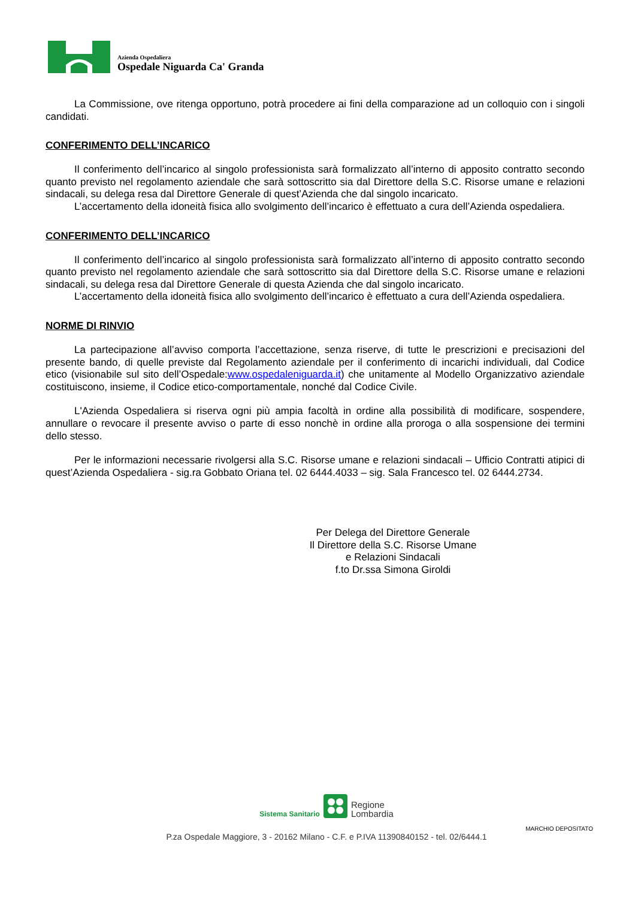Azienda Ospedaliera
Ospedale Niguarda Ca' Granda
La Commissione, ove ritenga opportuno, potrà procedere ai fini della comparazione ad un colloquio con i singoli candidati.
CONFERIMENTO DELL’INCARICO
Il conferimento dell’incarico al singolo professionista sarà formalizzato all’interno di apposito contratto secondo quanto previsto nel regolamento aziendale che sarà sottoscritto sia dal Direttore della S.C. Risorse umane e relazioni sindacali, su delega resa dal Direttore Generale di quest’Azienda che dal singolo incaricato.
L’accertamento della idoneità fisica allo svolgimento dell’incarico è effettuato a cura dell’Azienda ospedaliera.
CONFERIMENTO DELL’INCARICO
Il conferimento dell’incarico al singolo professionista sarà formalizzato all’interno di apposito contratto secondo quanto previsto nel regolamento aziendale che sarà sottoscritto sia dal Direttore della S.C. Risorse umane e relazioni sindacali, su delega resa dal Direttore Generale di questa Azienda che dal singolo incaricato.
L’accertamento della idoneità fisica allo svolgimento dell’incarico è effettuato a cura dell’Azienda ospedaliera.
NORME DI RINVIO
La partecipazione all’avviso comporta l’accettazione, senza riserve, di tutte le prescrizioni e precisazioni del presente bando, di quelle previste dal Regolamento aziendale per il conferimento di incarichi individuali, dal Codice etico (visionabile sul sito dell’Ospedale:www.ospedaleniguarda.it) che unitamente al Modello Organizzativo aziendale costituiscono, insieme, il Codice etico-comportamentale, nonché dal Codice Civile.
L'Azienda Ospedaliera si riserva ogni più ampia facoltà in ordine alla possibilità di modificare, sospendere, annullare o revocare il presente avviso o parte di esso nonchè in ordine alla proroga o alla sospensione dei termini dello stesso.
Per le informazioni necessarie rivolgersi alla S.C. Risorse umane e relazioni sindacali – Ufficio Contratti atipici di quest’Azienda Ospedaliera - sig.ra Gobbato Oriana tel. 02 6444.4033 – sig. Sala Francesco tel. 02 6444.2734.
Per Delega del Direttore Generale
Il Direttore della S.C. Risorse Umane
e Relazioni Sindacali
f.to Dr.ssa Simona Giroldi
Sistema Sanitario Regione
Lombardia
MARCHIO DEPOSITATO
P.za Ospedale Maggiore, 3 - 20162 Milano - C.F. e P.IVA 11390840152 - tel. 02/6444.1